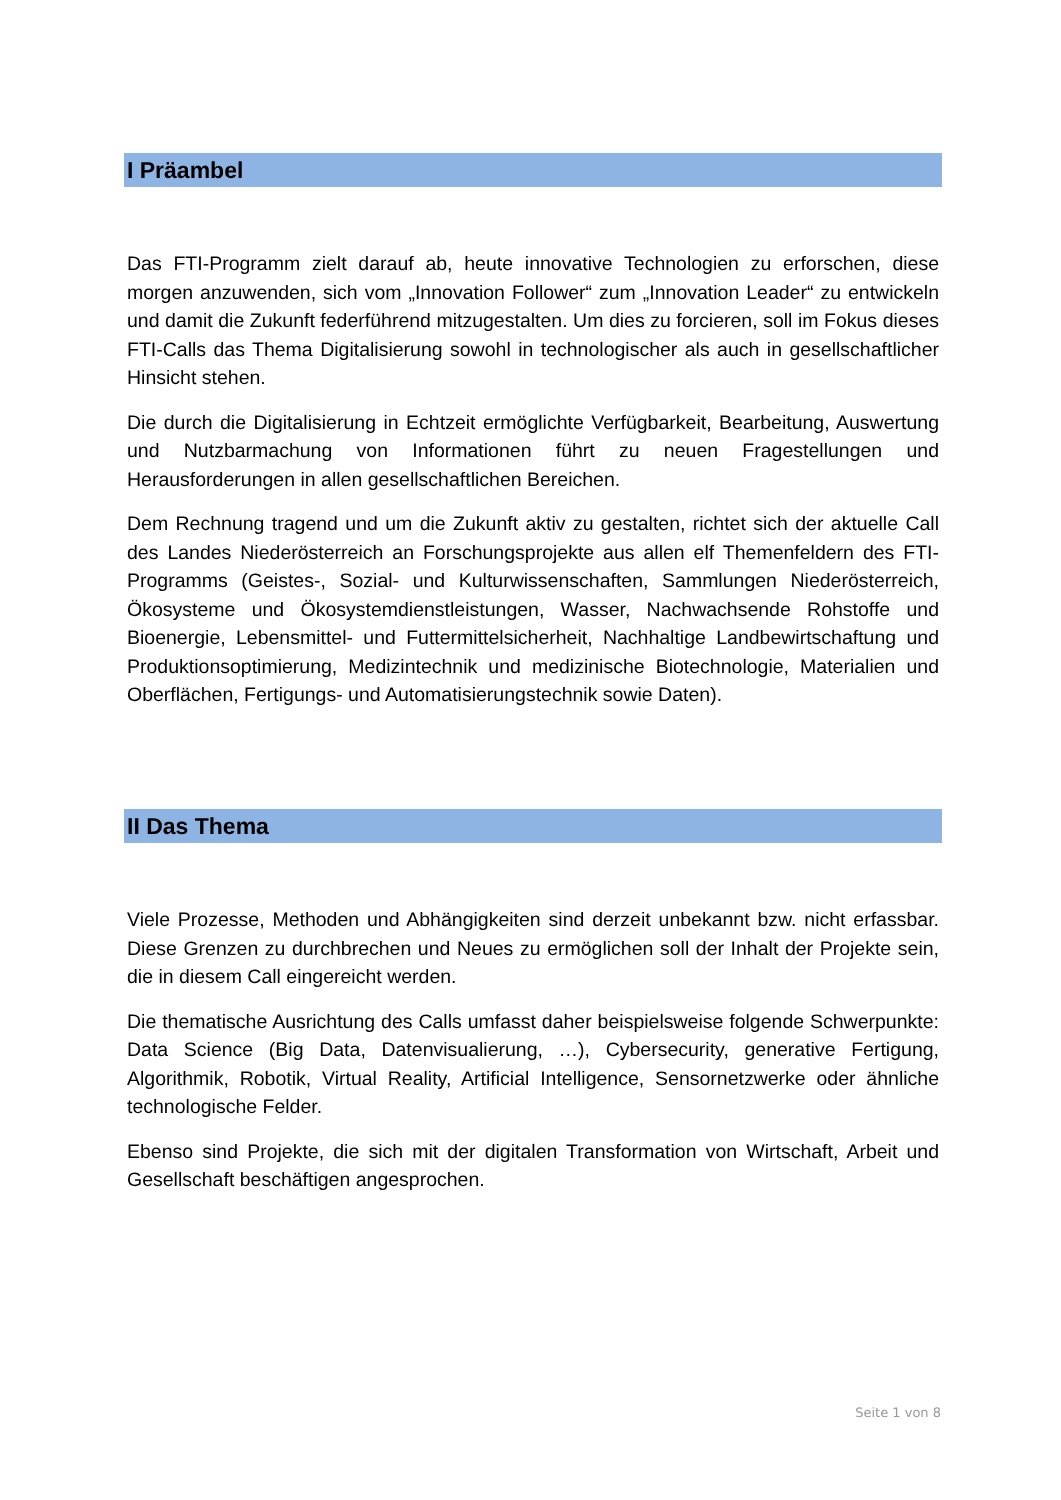I Präambel
Das FTI-Programm zielt darauf ab, heute innovative Technologien zu erforschen, diese morgen anzuwenden, sich vom „Innovation Follower“ zum „Innovation Leader“ zu entwickeln und damit die Zukunft federführend mitzugestalten. Um dies zu forcieren, soll im Fokus dieses FTI-Calls das Thema Digitalisierung sowohl in technologischer als auch in gesellschaftlicher Hinsicht stehen.
Die durch die Digitalisierung in Echtzeit ermöglichte Verfügbarkeit, Bearbeitung, Auswertung und Nutzbarmachung von Informationen führt zu neuen Fragestellungen und Herausforderungen in allen gesellschaftlichen Bereichen.
Dem Rechnung tragend und um die Zukunft aktiv zu gestalten, richtet sich der aktuelle Call des Landes Niederösterreich an Forschungsprojekte aus allen elf Themenfeldern des FTI-Programms (Geistes-, Sozial- und Kulturwissenschaften, Sammlungen Niederösterreich, Ökosysteme und Ökosystemdienstleistungen, Wasser, Nachwachsende Rohstoffe und Bioenergie, Lebensmittel- und Futtermittelsicherheit, Nachhaltige Landbewirtschaftung und Produktionsoptimierung, Medizintechnik und medizinische Biotechnologie, Materialien und Oberflächen, Fertigungs- und Automatisierungstechnik sowie Daten).
II Das Thema
Viele Prozesse, Methoden und Abhängigkeiten sind derzeit unbekannt bzw. nicht erfassbar. Diese Grenzen zu durchbrechen und Neues zu ermöglichen soll der Inhalt der Projekte sein, die in diesem Call eingereicht werden.
Die thematische Ausrichtung des Calls umfasst daher beispielsweise folgende Schwerpunkte: Data Science (Big Data, Datenvisualierung, …), Cybersecurity, generative Fertigung, Algorithmik, Robotik, Virtual Reality, Artificial Intelligence, Sensornetzwerke oder ähnliche technologische Felder.
Ebenso sind Projekte, die sich mit der digitalen Transformation von Wirtschaft, Arbeit und Gesellschaft beschäftigen angesprochen.
Seite 1 von 8